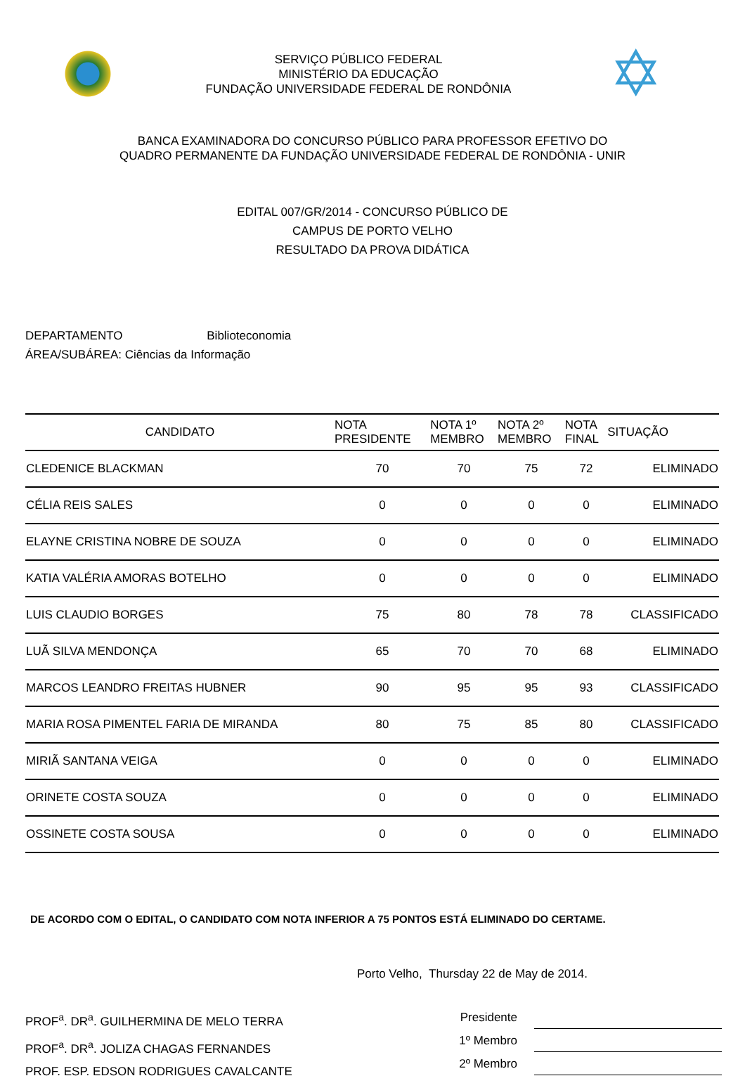SERVIÇO PÚBLICO FEDERAL
MINISTÉRIO DA EDUCAÇÃO
FUNDAÇÃO UNIVERSIDADE FEDERAL DE RONDÔNIA
✡
BANCA EXAMINADORA DO CONCURSO PÚBLICO PARA PROFESSOR EFETIVO DO
QUADRO PERMANENTE DA FUNDAÇÃO UNIVERSIDADE FEDERAL DE RONDÔNIA - UNIR
EDITAL 007/GR/2014 - CONCURSO PÚBLICO DE
CAMPUS DE PORTO VELHO
RESULTADO DA PROVA DIDÁTICA
DEPARTAMENTO Biblioteconomia
ÁREA/SUBÁREA: Ciências da Informação
| CANDIDATO | NOTA PRESIDENTE | NOTA 1º MEMBRO | NOTA 2º MEMBRO | NOTA FINAL | SITUAÇÃO |
| --- | --- | --- | --- | --- | --- |
| CLEDENICE BLACKMAN | 70 | 70 | 75 | 72 | ELIMINADO |
| CÉLIA REIS SALES | 0 | 0 | 0 | 0 | ELIMINADO |
| ELAYNE CRISTINA NOBRE DE SOUZA | 0 | 0 | 0 | 0 | ELIMINADO |
| KATIA VALÉRIA AMORAS BOTELHO | 0 | 0 | 0 | 0 | ELIMINADO |
| LUIS CLAUDIO BORGES | 75 | 80 | 78 | 78 | CLASSIFICADO |
| LUÃ SILVA MENDONÇA | 65 | 70 | 70 | 68 | ELIMINADO |
| MARCOS LEANDRO FREITAS HUBNER | 90 | 95 | 95 | 93 | CLASSIFICADO |
| MARIA ROSA PIMENTEL FARIA DE MIRANDA | 80 | 75 | 85 | 80 | CLASSIFICADO |
| MIRIÃ SANTANA VEIGA | 0 | 0 | 0 | 0 | ELIMINADO |
| ORINETE COSTA SOUZA | 0 | 0 | 0 | 0 | ELIMINADO |
| OSSINETE COSTA SOUSA | 0 | 0 | 0 | 0 | ELIMINADO |
DE ACORDO COM O EDITAL, O CANDIDATO COM NOTA INFERIOR A 75 PONTOS ESTÁ ELIMINADO DO CERTAME.
Porto Velho, Thursday 22 de May de 2014.
PROF<sup>a</sup>. DR<sup>a</sup>. GUILHERMINA DE MELO TERRA
PROF<sup>a</sup>. DR<sup>a</sup>. JOLIZA CHAGAS FERNANDES
PROF. ESP. EDSON RODRIGUES CAVALCANTE
Presidente
1º Membro
2º Membro